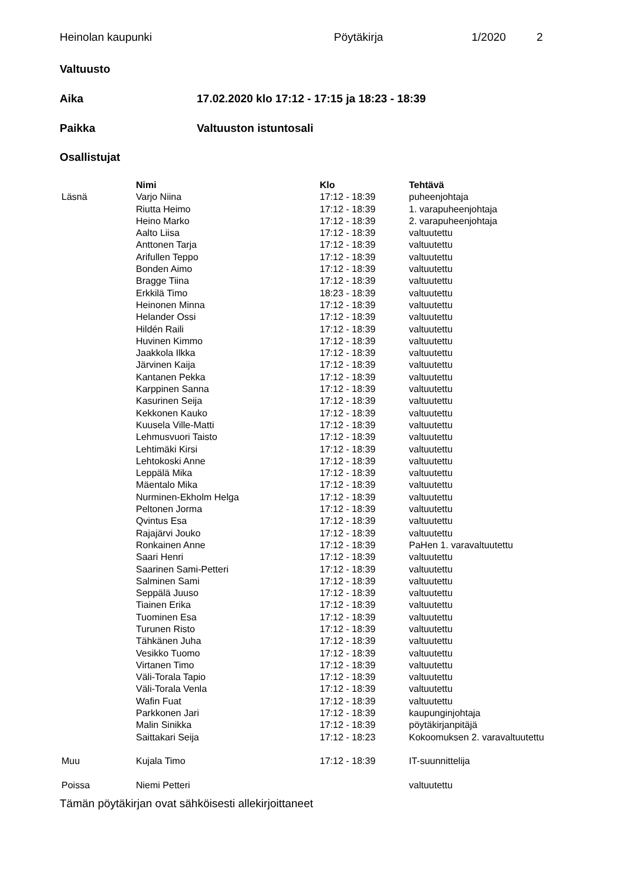Heinolan kaupunki Pöytäkirja 1/2020 2
Valtuusto
Aika
17.02.2020 klo 17:12 - 17:15 ja 18:23 - 18:39
Paikka Valtuuston istuntosali
Osallistujat
| | Nimi | Klo | Tehtävä |
| --- | --- | --- | --- |
| Läsnä | Varjo Niina | 17:12 - 18:39 | puheenjohtaja |
| | Riutta Heimo | 17:12 - 18:39 | 1. varapuheenjohtaja |
| | Heino Marko | 17:12 - 18:39 | 2. varapuheenjohtaja |
| | Aalto Liisa | 17:12 - 18:39 | valtuutettu |
| | Anttonen Tarja | 17:12 - 18:39 | valtuutettu |
| | Arifullen Teppo | 17:12 - 18:39 | valtuutettu |
| | Bonden Aimo | 17:12 - 18:39 | valtuutettu |
| | Bragge Tiina | 17:12 - 18:39 | valtuutettu |
| | Erkkilä Timo | 18:23 - 18:39 | valtuutettu |
| | Heinonen Minna | 17:12 - 18:39 | valtuutettu |
| | Helander Ossi | 17:12 - 18:39 | valtuutettu |
| | Hildén Raili | 17:12 - 18:39 | valtuutettu |
| | Huvinen Kimmo | 17:12 - 18:39 | valtuutettu |
| | Jaakkola Ilkka | 17:12 - 18:39 | valtuutettu |
| | Järvinen Kaija | 17:12 - 18:39 | valtuutettu |
| | Kantanen Pekka | 17:12 - 18:39 | valtuutettu |
| | Karppinen Sanna | 17:12 - 18:39 | valtuutettu |
| | Kasurinen Seija | 17:12 - 18:39 | valtuutettu |
| | Kekkonen Kauko | 17:12 - 18:39 | valtuutettu |
| | Kuusela Ville-Matti | 17:12 - 18:39 | valtuutettu |
| | Lehmusvuori Taisto | 17:12 - 18:39 | valtuutettu |
| | Lehtimäki Kirsi | 17:12 - 18:39 | valtuutettu |
| | Lehtokoski Anne | 17:12 - 18:39 | valtuutettu |
| | Leppälä Mika | 17:12 - 18:39 | valtuutettu |
| | Mäentalo Mika | 17:12 - 18:39 | valtuutettu |
| | Nurminen-Ekholm Helga | 17:12 - 18:39 | valtuutettu |
| | Peltonen Jorma | 17:12 - 18:39 | valtuutettu |
| | Qvintus Esa | 17:12 - 18:39 | valtuutettu |
| | Rajajärvi Jouko | 17:12 - 18:39 | valtuutettu |
| | Ronkainen Anne | 17:12 - 18:39 | PaHen 1. varavaltuutettu |
| | Saari Henri | 17:12 - 18:39 | valtuutettu |
| | Saarinen Sami-Petteri | 17:12 - 18:39 | valtuutettu |
| | Salminen Sami | 17:12 - 18:39 | valtuutettu |
| | Seppälä Juuso | 17:12 - 18:39 | valtuutettu |
| | Tiainen Erika | 17:12 - 18:39 | valtuutettu |
| | Tuominen Esa | 17:12 - 18:39 | valtuutettu |
| | Turunen Risto | 17:12 - 18:39 | valtuutettu |
| | Tähkänen Juha | 17:12 - 18:39 | valtuutettu |
| | Vesikko Tuomo | 17:12 - 18:39 | valtuutettu |
| | Virtanen Timo | 17:12 - 18:39 | valtuutettu |
| | Väli-Torala Tapio | 17:12 - 18:39 | valtuutettu |
| | Väli-Torala Venla | 17:12 - 18:39 | valtuutettu |
| | Wafin Fuat | 17:12 - 18:39 | valtuutettu |
| | Parkkonen Jari | 17:12 - 18:39 | kaupunginjohtaja |
| | Malin Sinikka | 17:12 - 18:39 | pöytäkirjanpitäjä |
| | Saittakari Seija | 17:12 - 18:23 | Kokoomuksen 2. varavaltuutettu |
| Muu | Kujala Timo | 17:12 - 18:39 | IT-suunnittelija |
| Poissa | Niemi Petteri | | valtuutettu |
Tämän pöytäkirjan ovat sähköisesti allekirjoittaneet